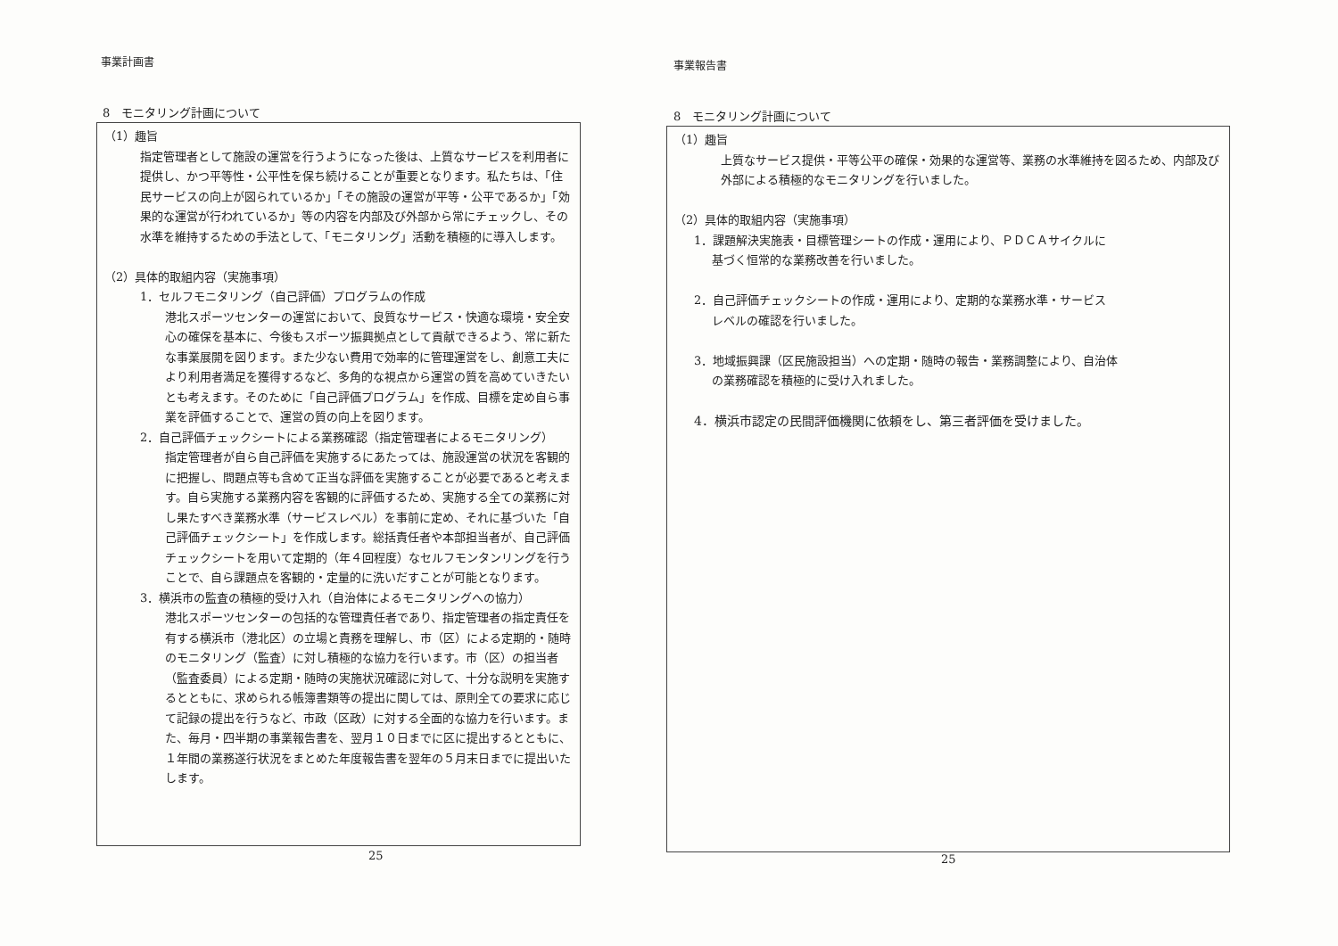事業計画書
8　モニタリング計画について
（1）趣旨
指定管理者として施設の運営を行うようになった後は、上質なサービスを利用者に提供し、かつ平等性・公平性を保ち続けることが重要となります。私たちは、「住民サービスの向上が図られているか」「その施設の運営が平等・公平であるか」「効果的な運営が行われているか」等の内容を内部及び外部から常にチェックし、その水準を維持するための手法として、「モニタリング」活動を積極的に導入します。
（2）具体的取組内容（実施事項）
1．セルフモニタリング（自己評価）プログラムの作成
港北スポーツセンターの運営において、良質なサービス・快適な環境・安全安心の確保を基本に、今後もスポーツ振興拠点として貢献できるよう、常に新たな事業展開を図ります。また少ない費用で効率的に管理運営をし、創意工夫により利用者満足を獲得するなど、多角的な視点から運営の質を高めていきたいとも考えます。そのために「自己評価プログラム」を作成、目標を定め自ら事業を評価することで、運営の質の向上を図ります。
2．自己評価チェックシートによる業務確認（指定管理者によるモニタリング）
指定管理者が自ら自己評価を実施するにあたっては、施設運営の状況を客観的に把握し、問題点等も含めて正当な評価を実施することが必要であると考えます。自ら実施する業務内容を客観的に評価するため、実施する全ての業務に対し果たすべき業務水準（サービスレベル）を事前に定め、それに基づいた「自己評価チェックシート」を作成します。総括責任者や本部担当者が、自己評価チェックシートを用いて定期的（年４回程度）なセルフモンタンリングを行うことで、自ら課題点を客観的・定量的に洗いだすことが可能となります。
3．横浜市の監査の積極的受け入れ（自治体によるモニタリングへの協力）
港北スポーツセンターの包括的な管理責任者であり、指定管理者の指定責任を有する横浜市（港北区）の立場と責務を理解し、市（区）による定期的・随時のモニタリング（監査）に対し積極的な協力を行います。市（区）の担当者（監査委員）による定期・随時の実施状況確認に対して、十分な説明を実施するとともに、求められる帳簿書類等の提出に関しては、原則全ての要求に応じて記録の提出を行うなど、市政（区政）に対する全面的な協力を行います。また、毎月・四半期の事業報告書を、翌月１０日までに区に提出するとともに、１年間の業務遂行状況をまとめた年度報告書を翌年の５月末日までに提出いたします。
25
事業報告書
8　モニタリング計画について
（1）趣旨
上質なサービス提供・平等公平の確保・効果的な運営等、業務の水準維持を図るため、内部及び外部による積極的なモニタリングを行いました。
（2）具体的取組内容（実施事項）
1．課題解決実施表・目標管理シートの作成・運用により、ＰＤＣＡサイクルに
基づく恒常的な業務改善を行いました。
2．自己評価チェックシートの作成・運用により、定期的な業務水準・サービス
レベルの確認を行いました。
3．地域振興課（区民施設担当）への定期・随時の報告・業務調整により、自治体
の業務確認を積極的に受け入れました。
4．横浜市認定の民間評価機関に依頼をし、第三者評価を受けました。
25